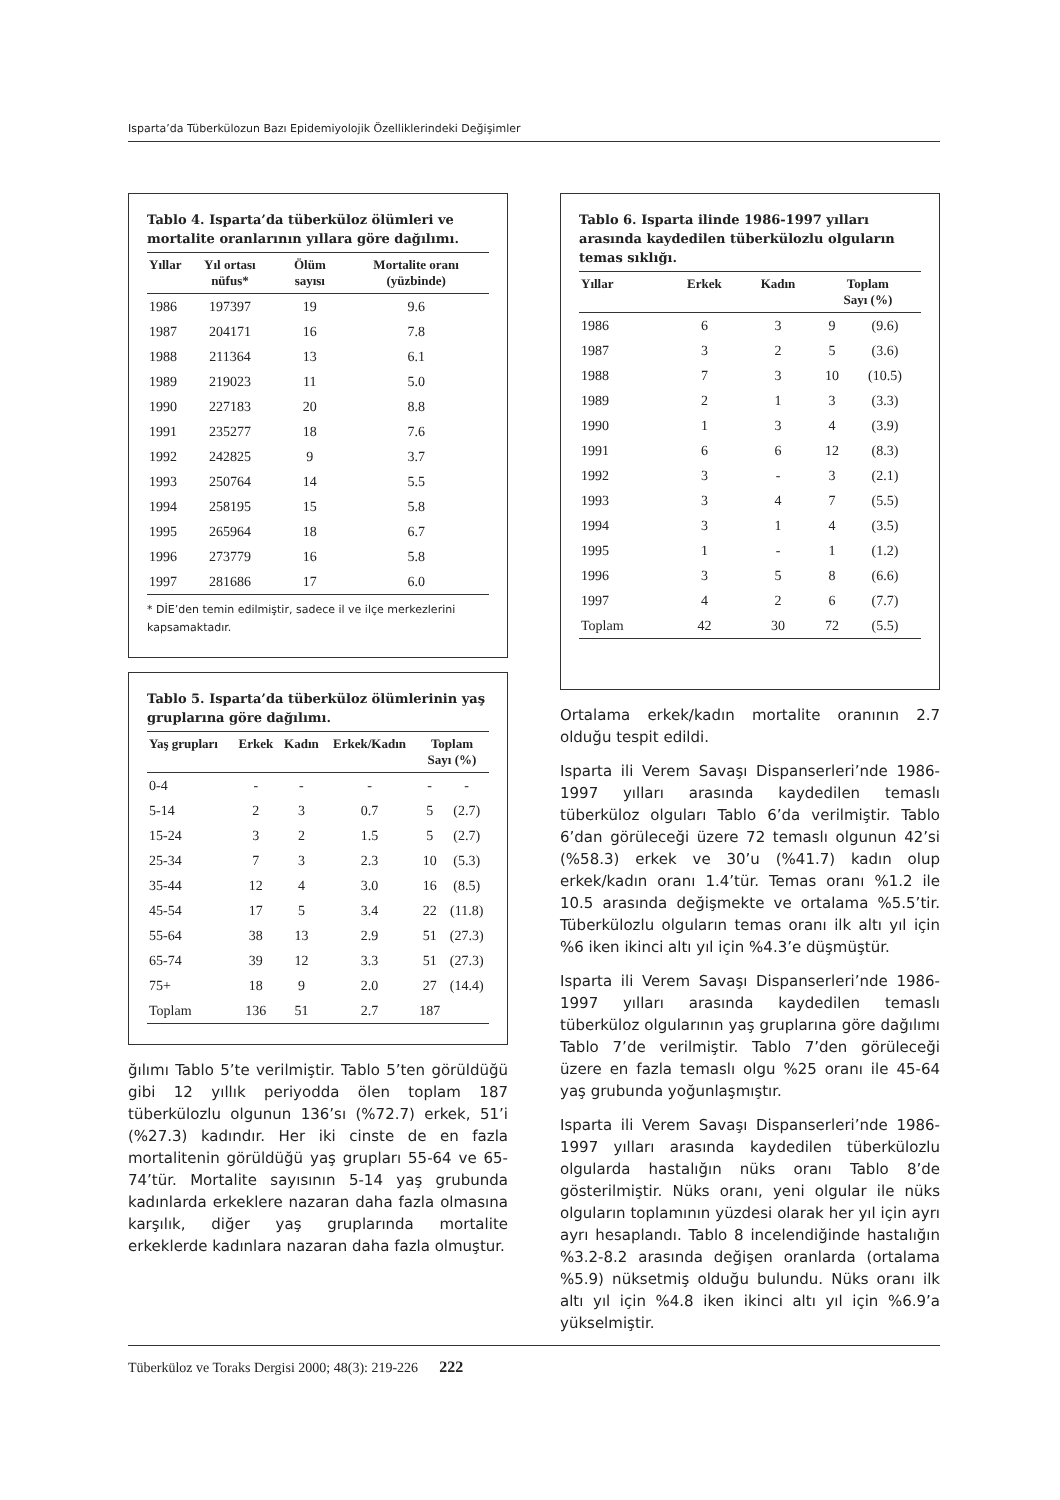Isparta’da Tüberkülozun Bazı Epidemiyolojik Özelliklerindeki Değişimler
Tablo 4. Isparta’da tüberküloz ölümleri ve mortalite oranlarının yıllara göre dağılımı.
| Yıllar | Yıl ortası nüfus* | Ölüm sayısı | Mortalite oranı (yüzbinde) |
| --- | --- | --- | --- |
| 1986 | 197397 | 19 | 9.6 |
| 1987 | 204171 | 16 | 7.8 |
| 1988 | 211364 | 13 | 6.1 |
| 1989 | 219023 | 11 | 5.0 |
| 1990 | 227183 | 20 | 8.8 |
| 1991 | 235277 | 18 | 7.6 |
| 1992 | 242825 | 9 | 3.7 |
| 1993 | 250764 | 14 | 5.5 |
| 1994 | 258195 | 15 | 5.8 |
| 1995 | 265964 | 18 | 6.7 |
| 1996 | 273779 | 16 | 5.8 |
| 1997 | 281686 | 17 | 6.0 |
* DİE’den temin edilmiştir, sadece il ve ilçe merkezlerini kapsamaktadır.
Tablo 5. Isparta’da tüberküloz ölümlerinin yaş gruplarına göre dağılımı.
| Yaş grupları | Erkek | Kadın | Erkek/Kadın | Toplam Sayı (%) | |
| --- | --- | --- | --- | --- | --- |
| 0-4 | - | - | - | - | - |
| 5-14 | 2 | 3 | 0.7 | 5 | (2.7) |
| 15-24 | 3 | 2 | 1.5 | 5 | (2.7) |
| 25-34 | 7 | 3 | 2.3 | 10 | (5.3) |
| 35-44 | 12 | 4 | 3.0 | 16 | (8.5) |
| 45-54 | 17 | 5 | 3.4 | 22 | (11.8) |
| 55-64 | 38 | 13 | 2.9 | 51 | (27.3) |
| 65-74 | 39 | 12 | 3.3 | 51 | (27.3) |
| 75+ | 18 | 9 | 2.0 | 27 | (14.4) |
| Toplam | 136 | 51 | 2.7 | 187 | |
ğılımı Tablo 5’te verilmiştir. Tablo 5’ten görüldüğü gibi 12 yıllık periyodda ölen toplam 187 tüberkülozlu olgunun 136’sı (%72.7) erkek, 51’i (%27.3) kadındır. Her iki cinste de en fazla mortalitenin görüldüğü yaş grupları 55-64 ve 65-74’tür. Mortalite sayısının 5-14 yaş grubunda kadınlarda erkeklere nazaran daha fazla olmasına karşılık, diğer yaş gruplarında mortalite erkeklerde kadınlara nazaran daha fazla olmuştur.
Tablo 6. Isparta ilinde 1986-1997 yılları arasında kaydedilen tüberkülozlu olguların temas sıklığı.
| Yıllar | Erkek | Kadın | Toplam Sayı (%) | |
| --- | --- | --- | --- | --- |
| 1986 | 6 | 3 | 9 | (9.6) |
| 1987 | 3 | 2 | 5 | (3.6) |
| 1988 | 7 | 3 | 10 | (10.5) |
| 1989 | 2 | 1 | 3 | (3.3) |
| 1990 | 1 | 3 | 4 | (3.9) |
| 1991 | 6 | 6 | 12 | (8.3) |
| 1992 | 3 | - | 3 | (2.1) |
| 1993 | 3 | 4 | 7 | (5.5) |
| 1994 | 3 | 1 | 4 | (3.5) |
| 1995 | 1 | - | 1 | (1.2) |
| 1996 | 3 | 5 | 8 | (6.6) |
| 1997 | 4 | 2 | 6 | (7.7) |
| Toplam | 42 | 30 | 72 | (5.5) |
Ortalama erkek/kadın mortalite oranının 2.7 olduğu tespit edildi.
Isparta ili Verem Savaşı Dispanserleri’nde 1986-1997 yılları arasında kaydedilen temaslı tüberküloz olguları Tablo 6’da verilmiştir. Tablo 6’dan görüleceği üzere 72 temaslı olgunun 42’si (%58.3) erkek ve 30’u (%41.7) kadın olup erkek/kadın oranı 1.4’tür. Temas oranı %1.2 ile 10.5 arasında değişmekte ve ortalama %5.5’tir. Tüberkülozlu olguların temas oranı ilk altı yıl için %6 iken ikinci altı yıl için %4.3’e düşmüştür.
Isparta ili Verem Savaşı Dispanserleri’nde 1986-1997 yılları arasında kaydedilen temaslı tüberküloz olgularının yaş gruplarına göre dağılımı Tablo 7’de verilmiştir. Tablo 7’den görüleceği üzere en fazla temaslı olgu %25 oranı ile 45-64 yaş grubunda yoğunlaşmıştır.
Isparta ili Verem Savaşı Dispanserleri’nde 1986-1997 yılları arasında kaydedilen tüberkülozlu olgularda hastalığın nüks oranı Tablo 8’de gösterilmiştir. Nüks oranı, yeni olgular ile nüks olguların toplamının yüzdesi olarak her yıl için ayrı ayrı hesaplandı. Tablo 8 incelendiğinde hastalığın %3.2-8.2 arasında değişen oranlarda (ortalama %5.9) nüksetmiş olduğu bulundu. Nüks oranı ilk altı yıl için %4.8 iken ikinci altı yıl için %6.9’a yükselmiştir.
Tüberküloz ve Toraks Dergisi 2000; 48(3): 219-226 222